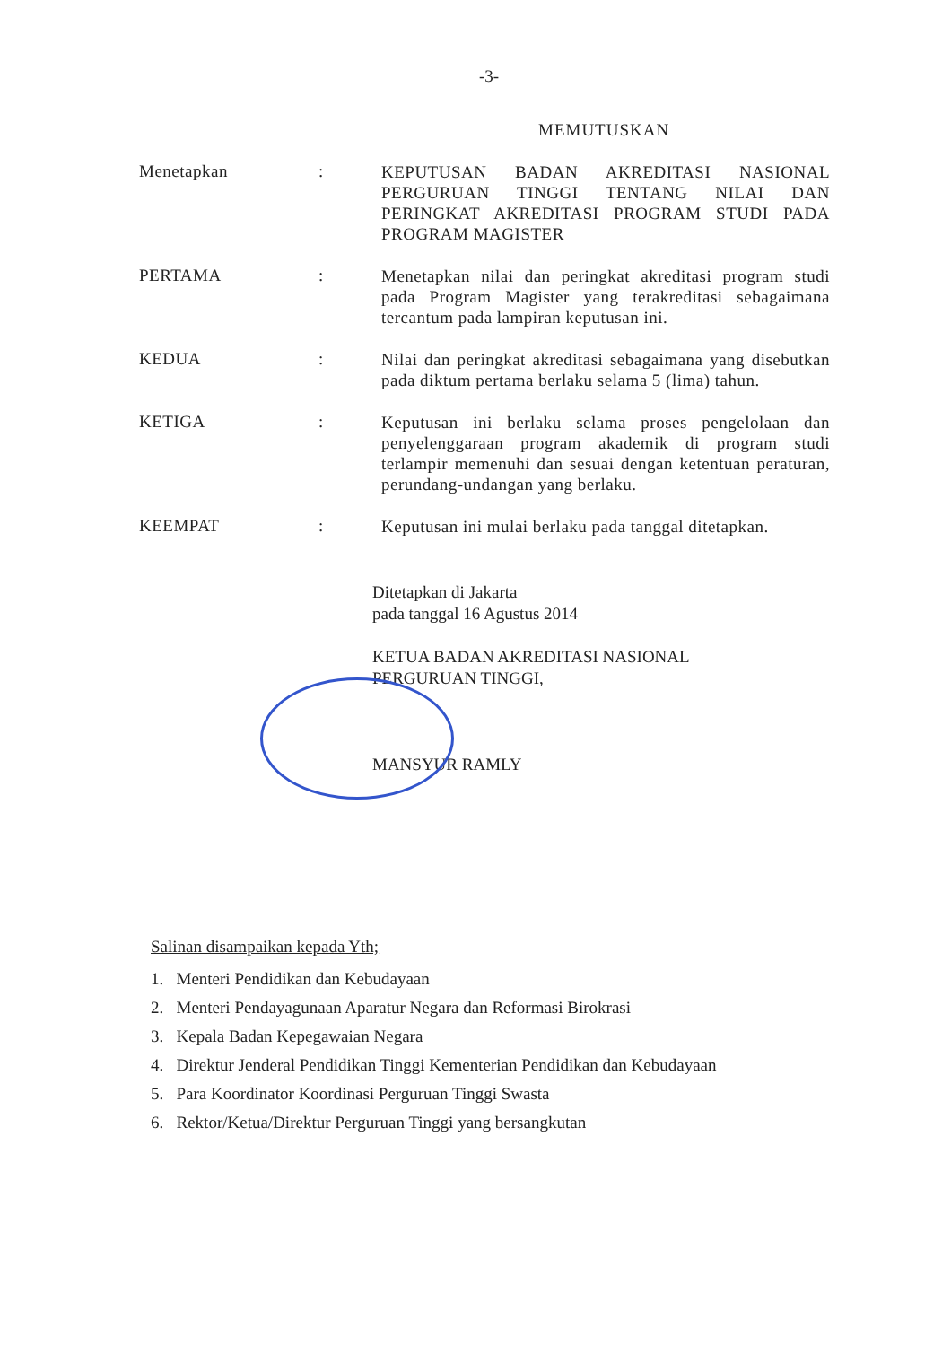-3-
MEMUTUSKAN
Menetapkan :
KEPUTUSAN BADAN AKREDITASI NASIONAL PERGURUAN TINGGI TENTANG NILAI DAN PERINGKAT AKREDITASI PROGRAM STUDI PADA PROGRAM MAGISTER
PERTAMA :
Menetapkan nilai dan peringkat akreditasi program studi pada Program Magister yang terakreditasi sebagaimana tercantum pada lampiran keputusan ini.
KEDUA :
Nilai dan peringkat akreditasi sebagaimana yang disebutkan pada diktum pertama berlaku selama 5 (lima) tahun.
KETIGA :
Keputusan ini berlaku selama proses pengelolaan dan penyelenggaraan program akademik di program studi terlampir memenuhi dan sesuai dengan ketentuan peraturan, perundang-undangan yang berlaku.
KEEMPAT :
Keputusan ini mulai berlaku pada tanggal ditetapkan.
Ditetapkan di Jakarta
pada tanggal 16 Agustus 2014
KETUA BADAN AKREDITASI NASIONAL
PERGURUAN TINGGI,
MANSYUR RAMLY
Salinan disampaikan kepada Yth;
1. Menteri Pendidikan dan Kebudayaan
2. Menteri Pendayagunaan Aparatur Negara dan Reformasi Birokrasi
3. Kepala Badan Kepegawaian Negara
4. Direktur Jenderal Pendidikan Tinggi Kementerian Pendidikan dan Kebudayaan
5. Para Koordinator Koordinasi Perguruan Tinggi Swasta
6. Rektor/Ketua/Direktur Perguruan Tinggi yang bersangkutan